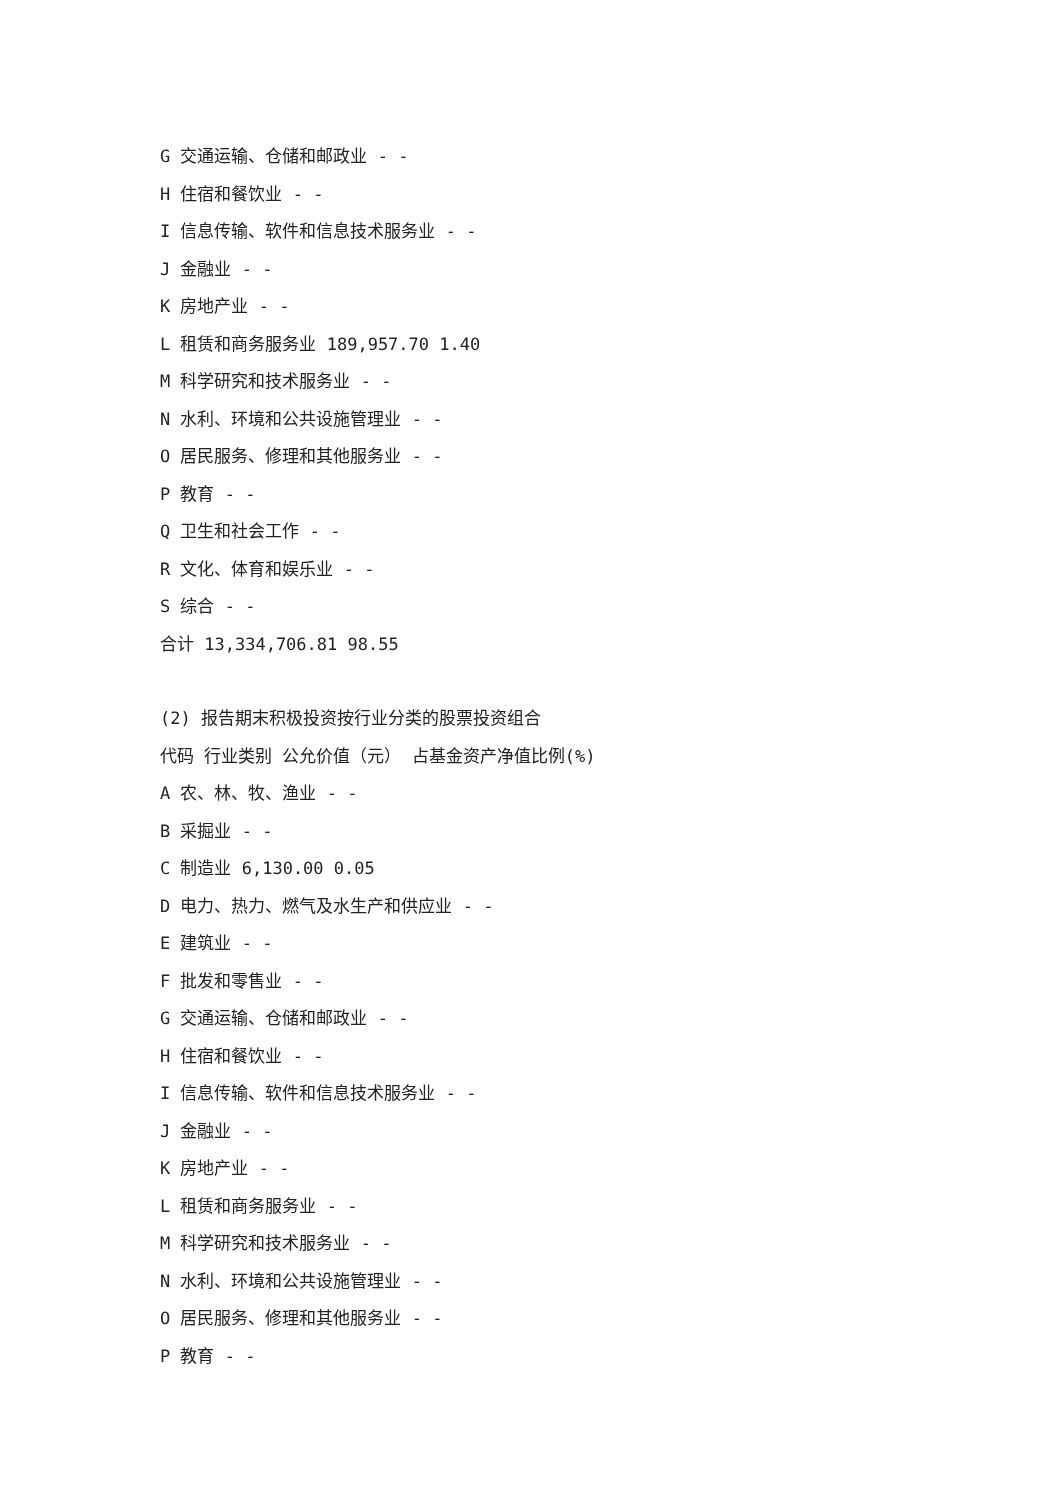G 交通运输、仓储和邮政业 - -
H 住宿和餐饮业 - -
I 信息传输、软件和信息技术服务业 - -
J 金融业 - -
K 房地产业 - -
L 租赁和商务服务业 189,957.70 1.40
M 科学研究和技术服务业 - -
N 水利、环境和公共设施管理业 - -
O 居民服务、修理和其他服务业 - -
P 教育 - -
Q 卫生和社会工作 - -
R 文化、体育和娱乐业 - -
S 综合 - -
合计 13,334,706.81 98.55
(2) 报告期末积极投资按行业分类的股票投资组合
代码 行业类别 公允价值（元） 占基金资产净值比例(%)
A 农、林、牧、渔业 - -
B 采掘业 - -
C 制造业 6,130.00 0.05
D 电力、热力、燃气及水生产和供应业 - -
E 建筑业 - -
F 批发和零售业 - -
G 交通运输、仓储和邮政业 - -
H 住宿和餐饮业 - -
I 信息传输、软件和信息技术服务业 - -
J 金融业 - -
K 房地产业 - -
L 租赁和商务服务业 - -
M 科学研究和技术服务业 - -
N 水利、环境和公共设施管理业 - -
O 居民服务、修理和其他服务业 - -
P 教育 - -